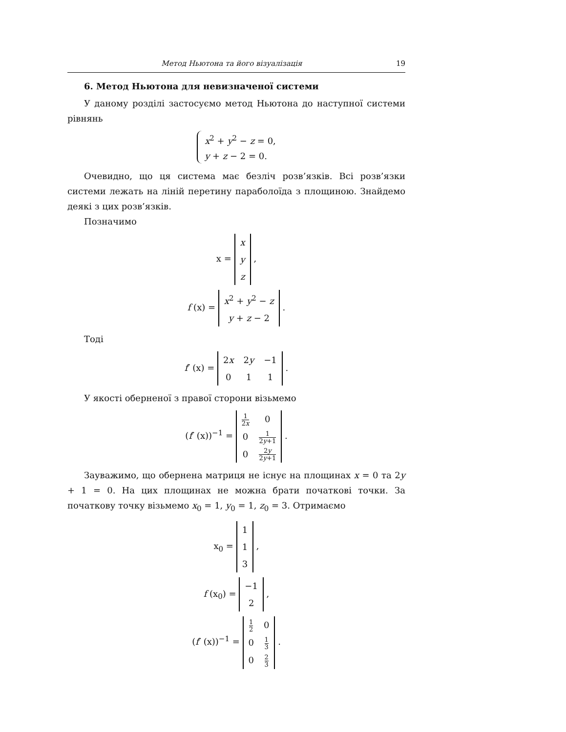Метод Ньютона та його візуалізація 19
6. Метод Ньютона для невизначеної системи
У даному розділі застосуємо метод Ньютона до наступної системи рівнянь
x<sup>2</sup> + y<sup>2</sup> − z = 0,
y + z − 2 = 0.
Очевидно, що ця система має безліч розв’язків. Всі розв’язки системи лежать на ліній перетину параболоїда з площиною. Знайдемо деякі з цих розв’язків.
Позначимо
x =
| x |
| y |
| z |
,
f (x) =
| x<sup>2</sup> + y<sup>2</sup> − z |
| y + z − 2 |
.
Тоді
f′ (x) =
| 2 x | 2 y | −1 |
| 0 | 1 | 1 |
.
У якості оберненої з правої сторони візьмемо
(f′ (x))<sup>−1</sup> =
| 1 2 x | 0 |
| 0 | 1 2 y +1 |
| 0 | 2 y 2 y +1 |
.
Зауважимо, що обернена матриця не існує на площинах x = 0 та 2y + 1 = 0. На цих площинах не можна брати початкові точки. За початкову точку візьмемо x<sub>0</sub> = 1, y<sub>0</sub> = 1, z<sub>0</sub> = 3. Отримаємо
x<sub>0</sub> =
| 1 |
| 1 |
| 3 |
,
f (x<sub>0</sub>) =
| −1 |
| 2 |
,
(f′ (x))<sup>−1</sup> =
| 1 2 | 0 |
| 0 | 1 3 |
| 0 | 2 3 |
.